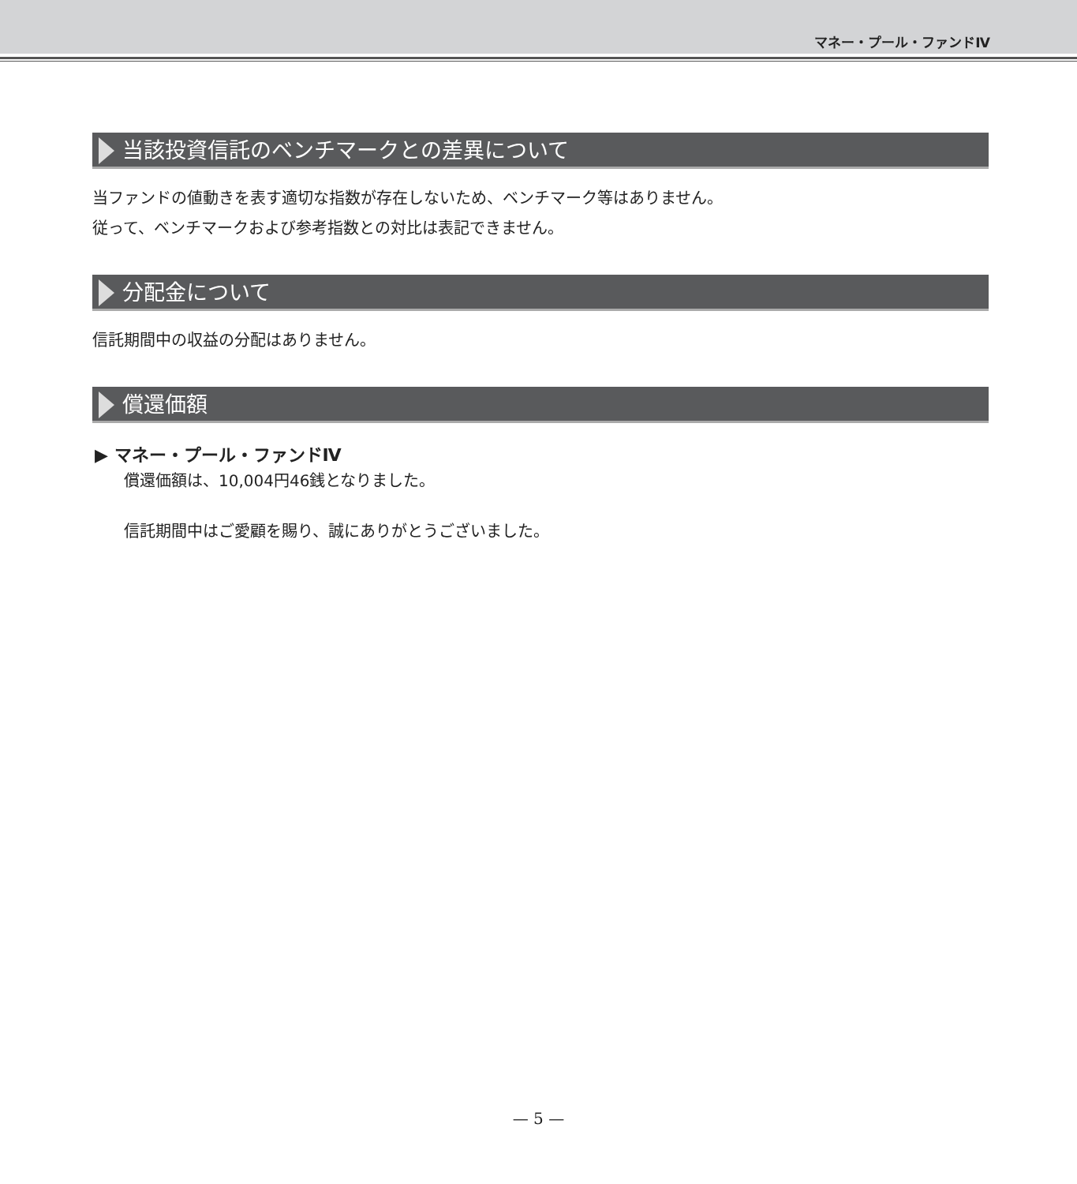マネー・プール・ファンドⅣ
当該投資信託のベンチマークとの差異について
当ファンドの値動きを表す適切な指数が存在しないため、ベンチマーク等はありません。
従って、ベンチマークおよび参考指数との対比は表記できません。
分配金について
信託期間中の収益の分配はありません。
償還価額
▶ マネー・プール・ファンドⅣ
償還価額は、10,004円46銭となりました。
信託期間中はご愛顧を賜り、誠にありがとうございました。
— 5 —